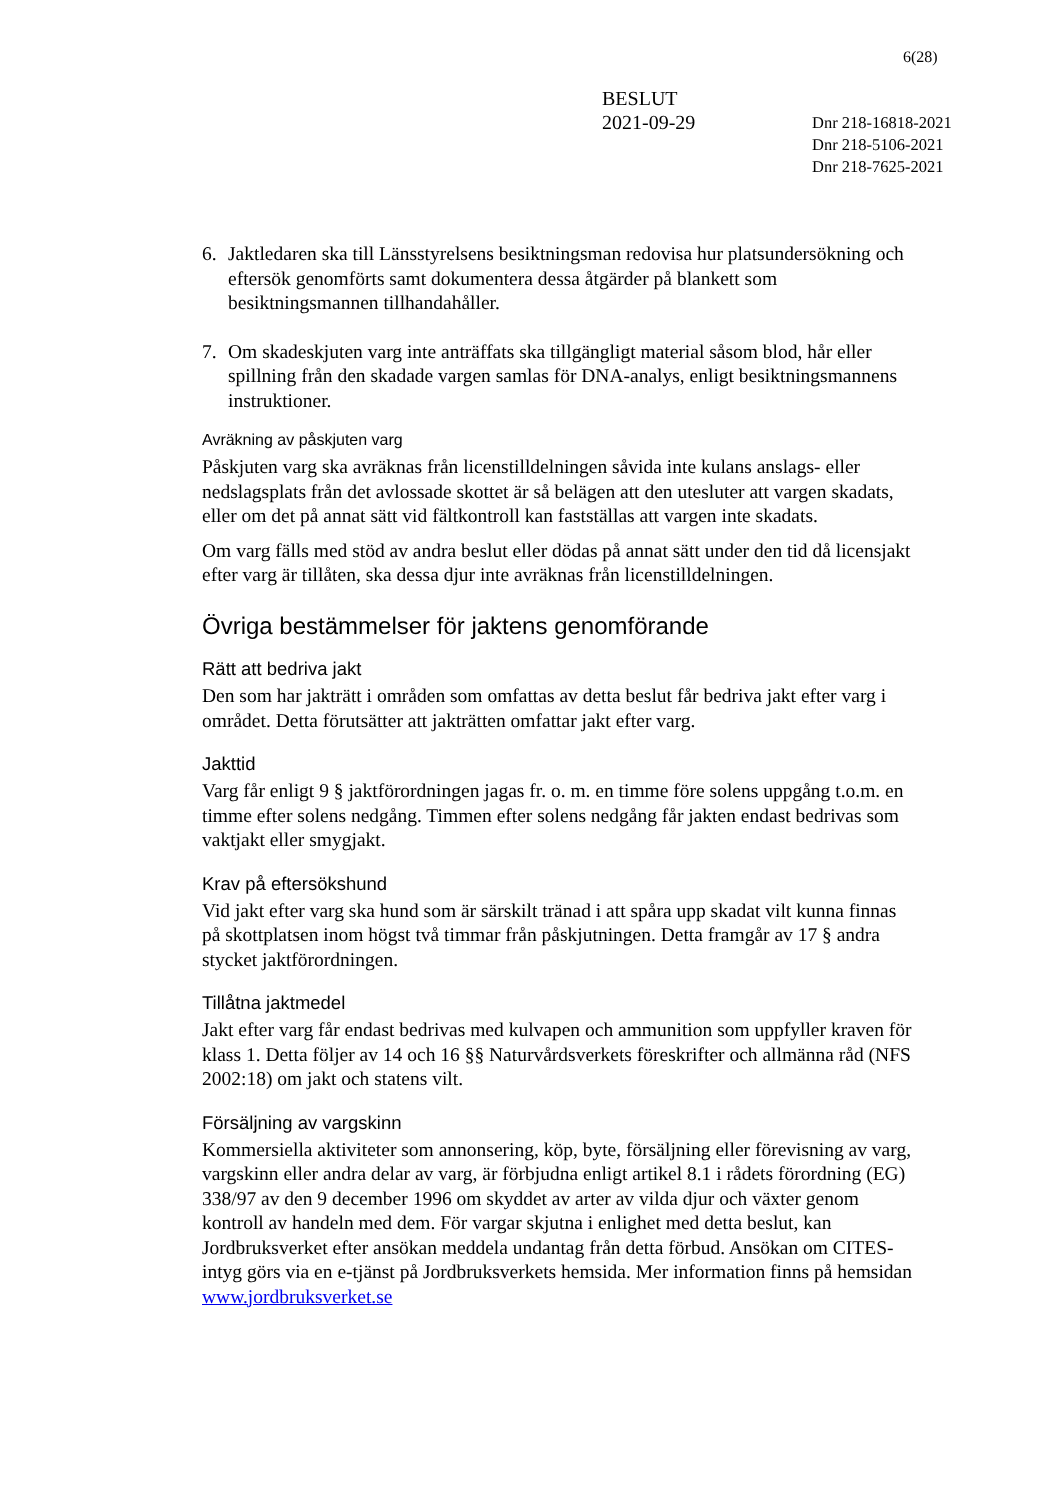6(28)
BESLUT
2021-09-29
Dnr 218-16818-2021
Dnr 218-5106-2021
Dnr 218-7625-2021
6. Jaktledaren ska till Länsstyrelsens besiktningsman redovisa hur platsundersökning och eftersök genomförts samt dokumentera dessa åtgärder på blankett som besiktningsmannen tillhandahåller.
7. Om skadeskjuten varg inte anträffats ska tillgängligt material såsom blod, hår eller spillning från den skadade vargen samlas för DNA-analys, enligt besiktningsmannens instruktioner.
Avräkning av påskjuten varg
Påskjuten varg ska avräknas från licenstilldelningen såvida inte kulans anslags- eller nedslagsplats från det avlossade skottet är så belägen att den utesluter att vargen skadats, eller om det på annat sätt vid fältkontroll kan fastställas att vargen inte skadats.
Om varg fälls med stöd av andra beslut eller dödas på annat sätt under den tid då licensjakt efter varg är tillåten, ska dessa djur inte avräknas från licenstilldelningen.
Övriga bestämmelser för jaktens genomförande
Rätt att bedriva jakt
Den som har jakträtt i områden som omfattas av detta beslut får bedriva jakt efter varg i området. Detta förutsätter att jakträtten omfattar jakt efter varg.
Jakttid
Varg får enligt 9 § jaktförordningen jagas fr. o. m. en timme före solens uppgång t.o.m. en timme efter solens nedgång. Timmen efter solens nedgång får jakten endast bedrivas som vaktjakt eller smygjakt.
Krav på eftersökshund
Vid jakt efter varg ska hund som är särskilt tränad i att spåra upp skadat vilt kunna finnas på skottplatsen inom högst två timmar från påskjutningen. Detta framgår av 17 § andra stycket jaktförordningen.
Tillåtna jaktmedel
Jakt efter varg får endast bedrivas med kulvapen och ammunition som uppfyller kraven för klass 1. Detta följer av 14 och 16 §§ Naturvårdsverkets föreskrifter och allmänna råd (NFS 2002:18) om jakt och statens vilt.
Försäljning av vargskinn
Kommersiella aktiviteter som annonsering, köp, byte, försäljning eller förevisning av varg, vargskinn eller andra delar av varg, är förbjudna enligt artikel 8.1 i rådets förordning (EG) 338/97 av den 9 december 1996 om skyddet av arter av vilda djur och växter genom kontroll av handeln med dem. För vargar skjutna i enlighet med detta beslut, kan Jordbruksverket efter ansökan meddela undantag från detta förbud. Ansökan om CITES-intyg görs via en e-tjänst på Jordbruksverkets hemsida. Mer information finns på hemsidan www.jordbruksverket.se